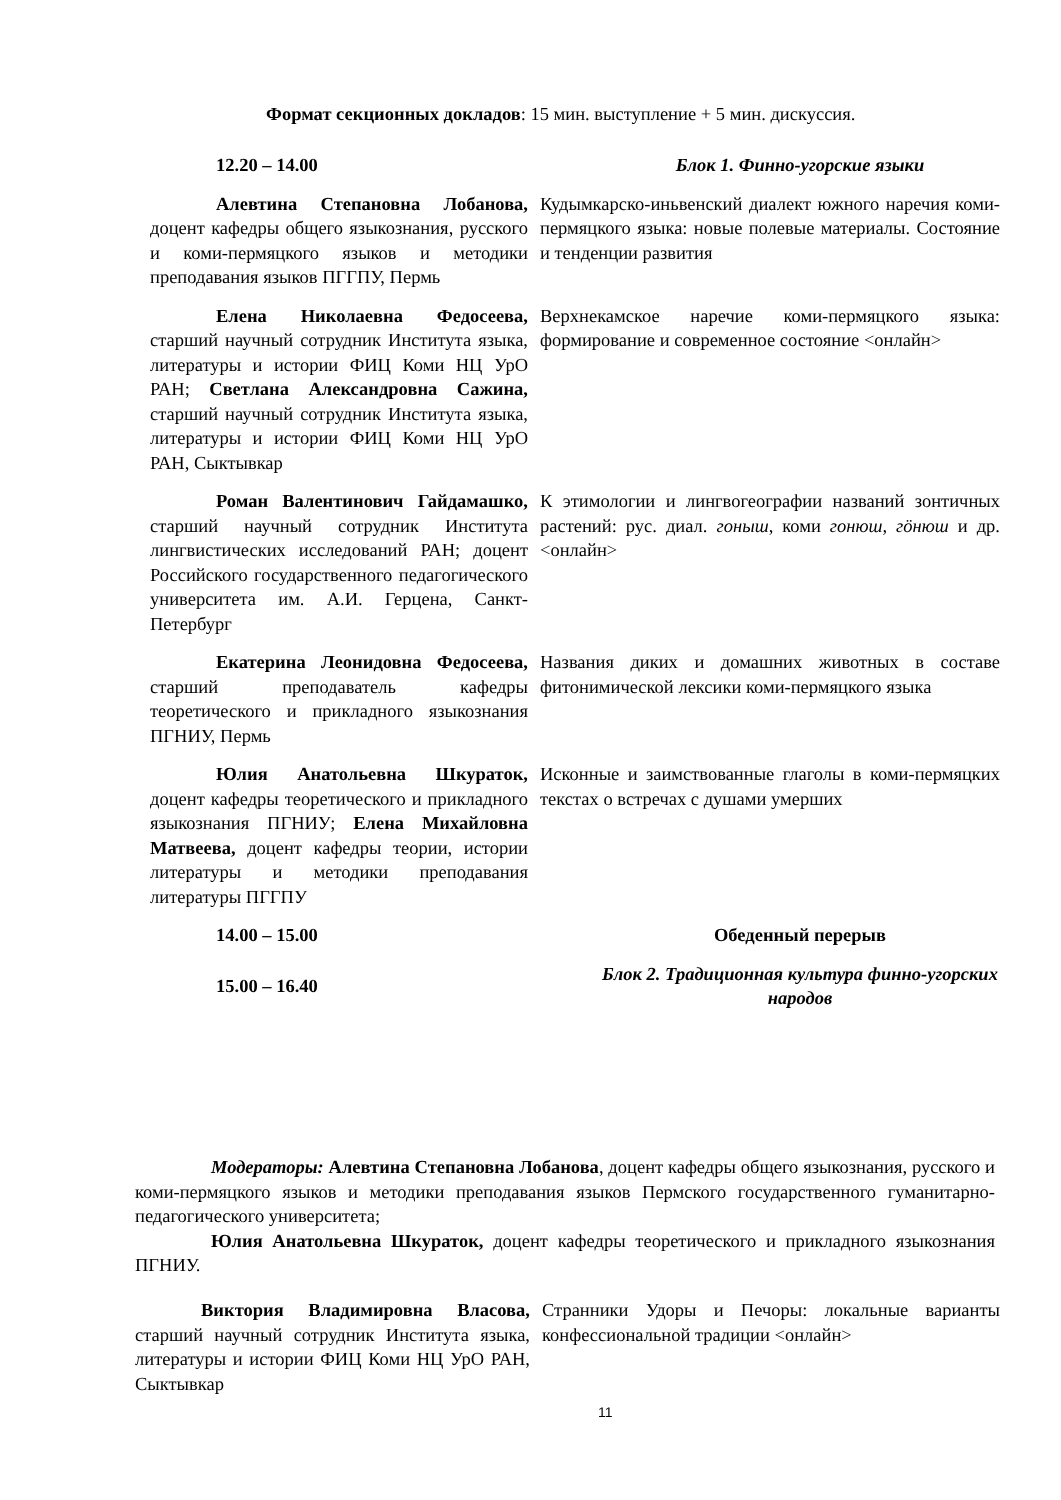Формат секционных докладов: 15 мин. выступление + 5 мин. дискуссия.
| 12.20 – 14.00 | Блок 1. Финно-угорские языки |
| Алевтина Степановна Лобанова, доцент кафедры общего языкознания, русского и коми-пермяцкого языков и методики преподавания языков ПГГПУ, Пермь | Кудымкарско-иньвенский диалект южного наречия коми-пермяцкого языка: новые полевые материалы. Состояние и тенденции развития |
| Елена Николаевна Федосеева, старший научный сотрудник Института языка, литературы и истории ФИЦ Коми НЦ УрО РАН; Светлана Александровна Сажина, старший научный сотрудник Института языка, литературы и истории ФИЦ Коми НЦ УрО РАН, Сыктывкар | Верхнекамское наречие коми-пермяцкого языка: формирование и современное состояние <онлайн> |
| Роман Валентинович Гайдамашко, старший научный сотрудник Института лингвистических исследований РАН; доцент Российского государственного педагогического университета им. А.И. Герцена, Санкт-Петербург | К этимологии и лингвогеографии названий зонтичных растений: рус. диал. гоныш , коми гонюш, гӧнюш и др. <онлайн> |
| Екатерина Леонидовна Федосеева, старший преподаватель кафедры теоретического и прикладного языкознания ПГНИУ, Пермь | Названия диких и домашних животных в составе фитонимической лексики коми-пермяцкого языка |
| Юлия Анатольевна Шкураток, доцент кафедры теоретического и прикладного языкознания ПГНИУ; Елена Михайловна Матвеева, доцент кафедры теории, истории литературы и методики преподавания литературы ПГГПУ | Исконные и заимствованные глаголы в коми-пермяцких текстах о встречах с душами умерших |
| 14.00 – 15.00 | Обеденный перерыв |
| 15.00 – 16.40 | Блок 2. Традиционная культура финно-угорских народов |
Модераторы: Алевтина Степановна Лобанова, доцент кафедры общего языкознания, русского и коми-пермяцкого языков и методики преподавания языков Пермского государственного гуманитарно-педагогического университета;
Юлия Анатольевна Шкураток, доцент кафедры теоретического и прикладного языкознания ПГНИУ.
| Виктория Владимировна Власова, старший научный сотрудник Института языка, литературы и истории ФИЦ Коми НЦ УрО РАН, Сыктывкар | Странники Удоры и Печоры: локальные варианты конфессиональной традиции <онлайн> |
11